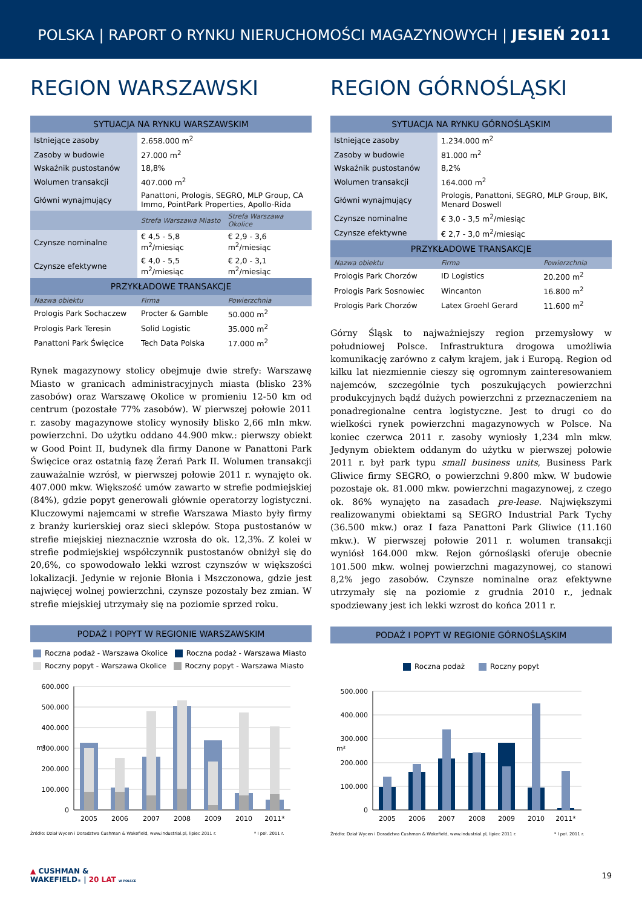POLSKA | RAPORT O RYNKU NIERUCHOMOŚCI MAGAZYNOWYCH | JESIEŃ 2011
REGION WARSZAWSKI
| SYTUACJA NA RYNKU WARSZAWSKIM | | |
| --- | --- | --- |
| Istniejące zasoby | 2.658.000 m<sup>2</sup> | |
| Zasoby w budowie | 27.000 m<sup>2</sup> | |
| Wskaźnik pustostanów | 18,8% | |
| Wolumen transakcji | 407.000 m<sup>2</sup> | |
| Główni wynajmujący | Panattoni, Prologis, SEGRO, MLP Group, CA Immo, PointPark Properties, Apollo-Rida | |
| | Strefa Warszawa Miasto | Strefa Warszawa Okolice |
| Czynsze nominalne | € 4,5 - 5,8 m<sup>2</sup>/miesiąc | € 2,9 - 3,6 m<sup>2</sup>/miesiąc |
| Czynsze efektywne | € 4,0 - 5,5 m<sup>2</sup>/miesiąc | € 2,0 - 3,1 m<sup>2</sup>/miesiąc |
| PRZYKŁADOWE TRANSAKCJE | | |
| Nazwa obiektu | Firma | Powierzchnia |
| Prologis Park Sochaczew | Procter & Gamble | 50.000 m<sup>2</sup> |
| Prologis Park Teresin | Solid Logistic | 35.000 m<sup>2</sup> |
| Panattoni Park Święcice | Tech Data Polska | 17.000 m<sup>2</sup> |
Rynek magazynowy stolicy obejmuje dwie strefy: Warszawę Miasto w granicach administracyjnych miasta (blisko 23% zasobów) oraz Warszawę Okolice w promieniu 12-50 km od centrum (pozostałe 77% zasobów). W pierwszej połowie 2011 r. zasoby magazynowe stolicy wynosiły blisko 2,66 mln mkw. powierzchni. Do użytku oddano 44.900 mkw.: pierwszy obiekt w Good Point II, budynek dla firmy Danone w Panattoni Park Święcice oraz ostatnią fazę Żerań Park II. Wolumen transakcji zauważalnie wzrósł, w pierwszej połowie 2011 r. wynajęto ok. 407.000 mkw. Większość umów zawarto w strefie podmiejskiej (84%), gdzie popyt generowali głównie operatorzy logistyczni. Kluczowymi najemcami w strefie Warszawa Miasto były firmy z branży kurierskiej oraz sieci sklepów. Stopa pustostanów w strefie miejskiej nieznacznie wzrosła do ok. 12,3%. Z kolei w strefie podmiejskiej współczynnik pustostanów obniżył się do 20,6%, co spowodowało lekki wzrost czynszów w większości lokalizacji. Jedynie w rejonie Błonia i Mszczonowa, gdzie jest najwięcej wolnej powierzchni, czynsze pozostały bez zmian. W strefie miejskiej utrzymały się na poziomie sprzed roku.
PODAŻ I POPYT W REGIONIE WARSZAWSKIM
Roczna podaż - Warszawa Okolice Roczna podaż - Warszawa Miasto
Roczny popyt - Warszawa Okolice Roczny popyt - Warszawa Miasto
600.000
500.000
400.000
300.000
200.000
100.000
0
m²
2005
2006
2007
2008
2009
2010
2011*
Źródło: Dział Wycen i Doradztwa Cushman & Wakefield, www.industrial.pl, lipiec 2011 r. * I poł. 2011 r.
REGION GÓRNOŚLĄSKI
| SYTUACJA NA RYNKU GÓRNOŚLĄSKIM | | |
| --- | --- | --- |
| Istniejące zasoby | 1.234.000 m<sup>2</sup> | |
| Zasoby w budowie | 81.000 m<sup>2</sup> | |
| Wskaźnik pustostanów | 8,2% | |
| Wolumen transakcji | 164.000 m<sup>2</sup> | |
| Główni wynajmujący | Prologis, Panattoni, SEGRO, MLP Group, BIK, Menard Doswell | |
| Czynsze nominalne | € 3,0 - 3,5 m<sup>2</sup>/miesiąc | |
| Czynsze efektywne | € 2,7 - 3,0 m<sup>2</sup>/miesiąc | |
| PRZYKŁADOWE TRANSAKCJE | | |
| Nazwa obiektu | Firma | Powierzchnia |
| Prologis Park Chorzów | ID Logistics | 20.200 m<sup>2</sup> |
| Prologis Park Sosnowiec | Wincanton | 16.800 m<sup>2</sup> |
| Prologis Park Chorzów | Latex Groehl Gerard | 11.600 m<sup>2</sup> |
Górny Śląsk to najważniejszy region przemysłowy w południowej Polsce. Infrastruktura drogowa umożliwia komunikację zarówno z całym krajem, jak i Europą. Region od kilku lat niezmiennie cieszy się ogromnym zainteresowaniem najemców, szczególnie tych poszukujących powierzchni produkcyjnych bądź dużych powierzchni z przeznaczeniem na ponadregionalne centra logistyczne. Jest to drugi co do wielkości rynek powierzchni magazynowych w Polsce. Na koniec czerwca 2011 r. zasoby wyniosły 1,234 mln mkw. Jedynym obiektem oddanym do użytku w pierwszej połowie 2011 r. był park typu small business units, Business Park Gliwice firmy SEGRO, o powierzchni 9.800 mkw. W budowie pozostaje ok. 81.000 mkw. powierzchni magazynowej, z czego ok. 86% wynajęto na zasadach pre-lease. Największymi realizowanymi obiektami są SEGRO Industrial Park Tychy (36.500 mkw.) oraz I faza Panattoni Park Gliwice (11.160 mkw.). W pierwszej połowie 2011 r. wolumen transakcji wyniósł 164.000 mkw. Rejon górnośląski oferuje obecnie 101.500 mkw. wolnej powierzchni magazynowej, co stanowi 8,2% jego zasobów. Czynsze nominalne oraz efektywne utrzymały się na poziomie z grudnia 2010 r., jednak spodziewany jest ich lekki wzrost do końca 2011 r.
PODAŻ I POPYT W REGIONIE GÓRNOŚLĄSKIM
Roczna podaż Roczny popyt
500.000
400.000
300.000
200.000
100.000
0
m²
2005
2006
2007
2008
2009
2010
2011*
Źródło: Dział Wycen i Doradztwa Cushman & Wakefield, www.industrial.pl, lipiec 2011 r. * I poł. 2011 r.
▲ CUSHMAN &
WAKEFIELD® | 20 LAT W POLSCE
19